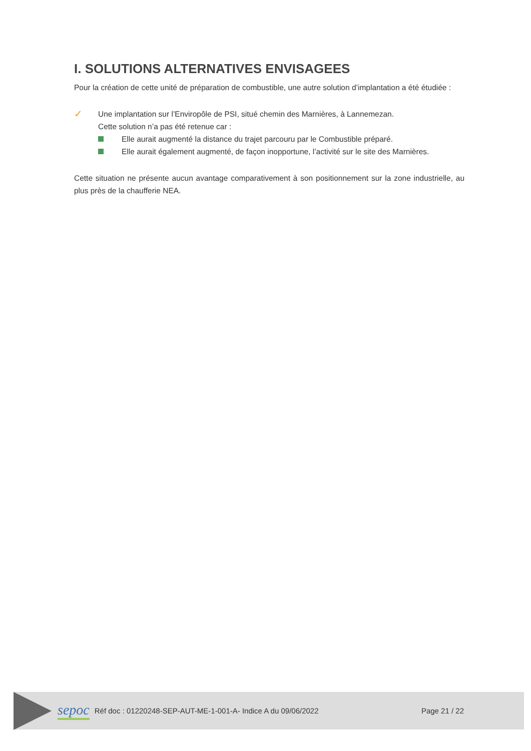I. SOLUTIONS ALTERNATIVES ENVISAGEES
Pour la création de cette unité de préparation de combustible, une autre solution d’implantation a été étudiée :
✓
Une implantation sur l’Enviropôle de PSI, situé chemin des Marnières, à Lannemezan.
Cette solution n’a pas été retenue car :
Elle aurait augmenté la distance du trajet parcouru par le Combustible préparé.
Elle aurait également augmenté, de façon inopportune, l’activité sur le site des Marnières.
Cette situation ne présente aucun avantage comparativement à son positionnement sur la zone industrielle, au plus près de la chaufferie NEA.
sepoc Réf doc : 01220248-SEP-AUT-ME-1-001-A- Indice A du 09/06/2022 Page 21 / 22